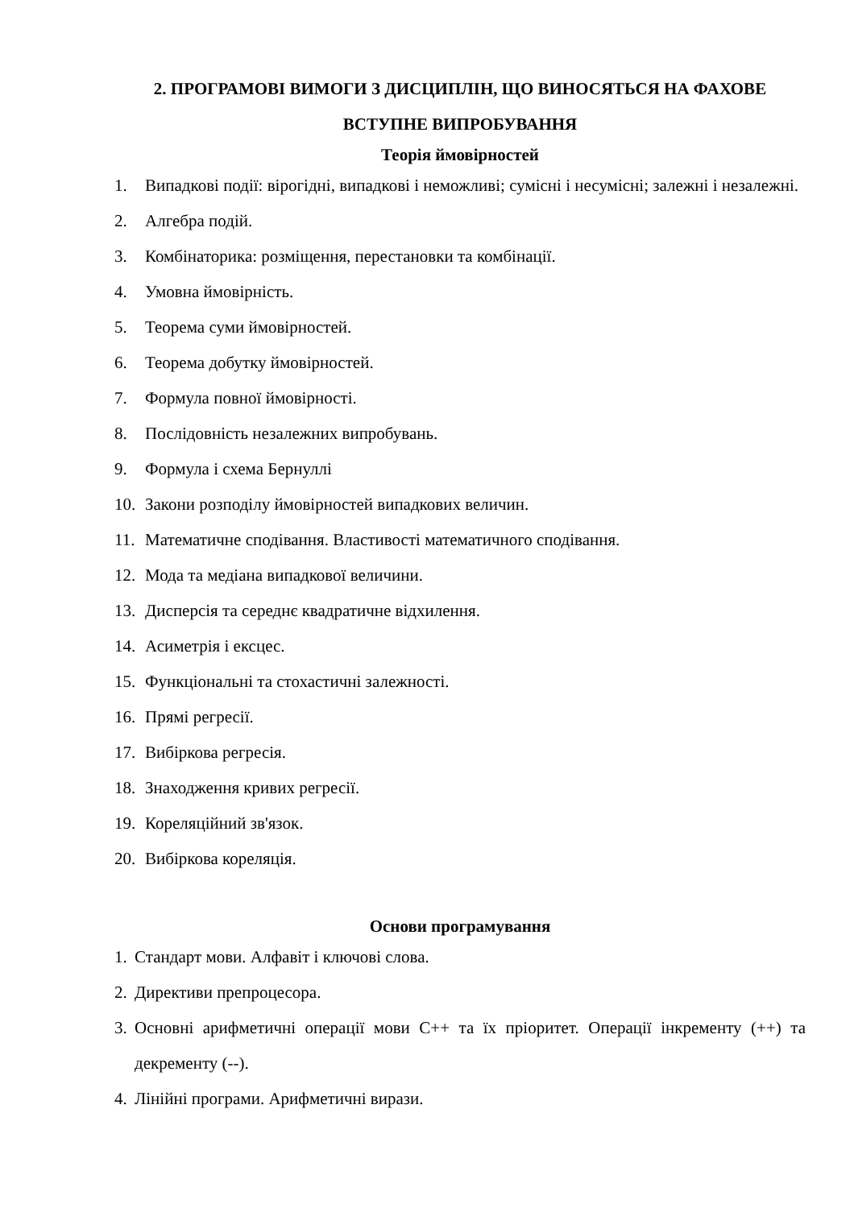2. ПРОГРАМОВІ ВИМОГИ З ДИСЦИПЛІН, ЩО ВИНОСЯТЬСЯ НА ФАХОВЕ ВСТУПНЕ ВИПРОБУВАННЯ
Теорія ймовірностей
1. Випадкові події: вірогідні, випадкові і неможливі; сумісні і несумісні; залежні і незалежні.
2. Алгебра подій.
3. Комбінаторика: розміщення, перестановки та комбінації.
4. Умовна ймовірність.
5. Теорема суми ймовірностей.
6. Теорема добутку ймовірностей.
7. Формула повної ймовірності.
8. Послідовність незалежних випробувань.
9. Формула і схема Бернуллі
10. Закони розподілу ймовірностей випадкових величин.
11. Математичне сподівання. Властивості математичного сподівання.
12. Мода та медіана випадкової величини.
13. Дисперсія та середнє квадратичне відхилення.
14. Асиметрія і ексцес.
15. Функціональні та стохастичні залежності.
16. Прямі регресії.
17. Вибіркова регресія.
18. Знаходження кривих регресії.
19. Кореляційний зв'язок.
20. Вибіркова кореляція.
Основи програмування
1. Стандарт мови. Алфавіт і ключові слова.
2. Директиви препроцесора.
3. Основні арифметичні операції мови С++ та їх пріоритет. Операції інкременту (++) та декременту (--).
4. Лінійні програми. Арифметичні вирази.